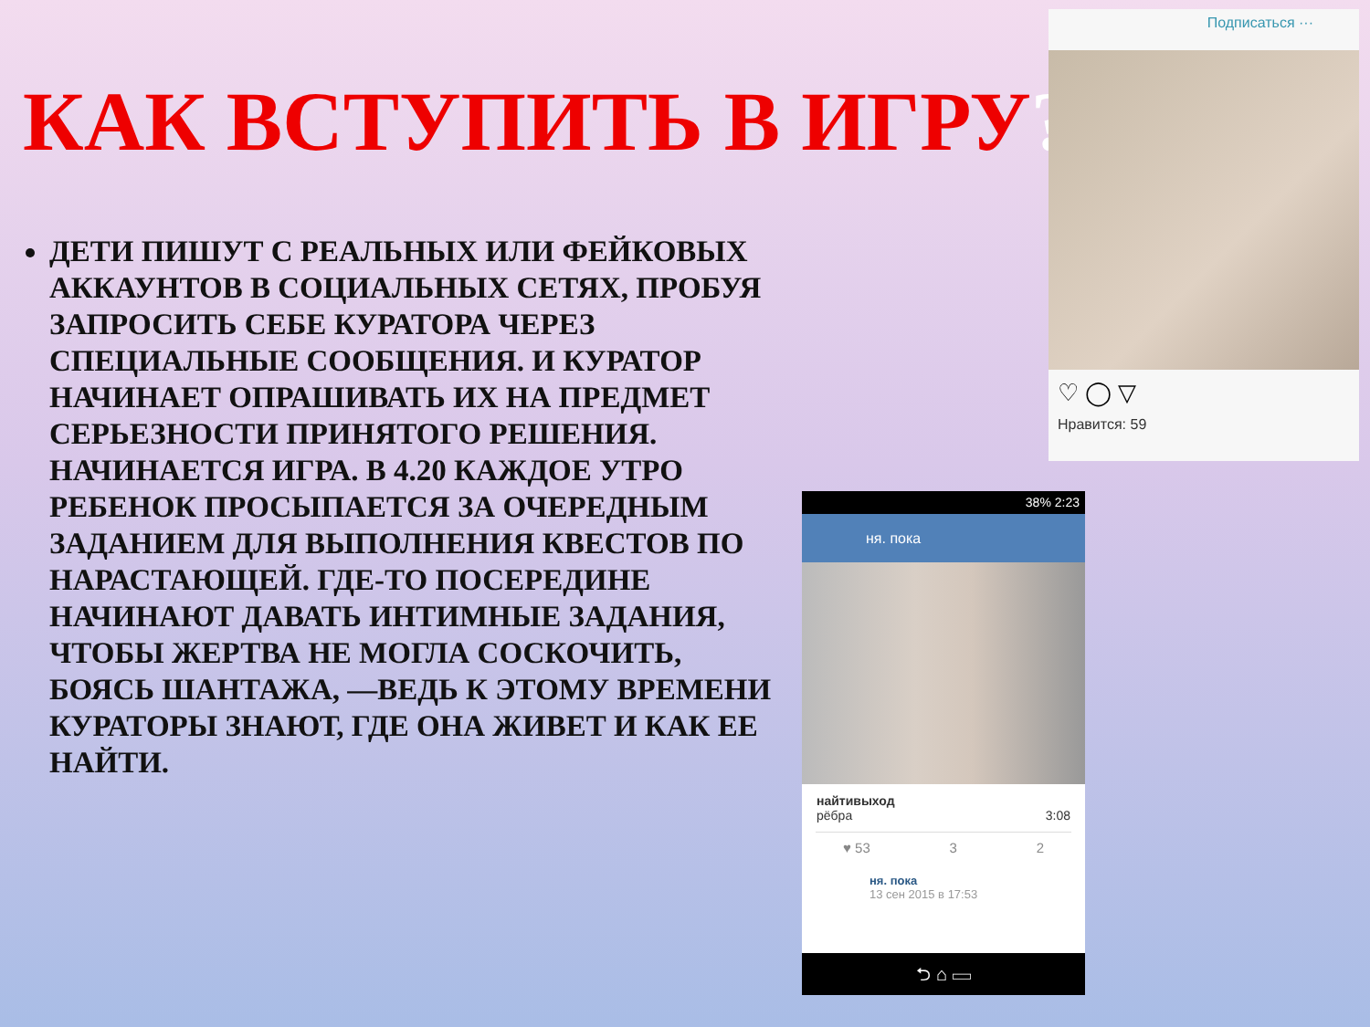КАК ВСТУПИТЬ В ИГРУ?
ДЕТИ ПИШУТ С РЕАЛЬНЫХ ИЛИ ФЕЙКОВЫХ АККАУНТОВ В СОЦИАЛЬНЫХ СЕТЯХ, ПРОБУЯ ЗАПРОСИТЬ СЕБЕ КУРАТОРА ЧЕРЕЗ СПЕЦИАЛЬНЫЕ СООБЩЕНИЯ. И КУРАТОР НАЧИНАЕТ ОПРАШИВАТЬ ИХ НА ПРЕДМЕТ СЕРЬЕЗНОСТИ ПРИНЯТОГО РЕШЕНИЯ. НАЧИНАЕТСЯ ИГРА. В 4.20 КАЖДОЕ УТРО РЕБЕНОК ПРОСЫПАЕТСЯ ЗА ОЧЕРЕДНЫМ ЗАДАНИЕМ ДЛЯ ВЫПОЛНЕНИЯ КВЕСТОВ ПО НАРАСТАЮЩЕЙ. ГДЕ-ТО ПОСЕРЕДИНЕ НАЧИНАЮТ ДАВАТЬ ИНТИМНЫЕ ЗАДАНИЯ, ЧТОБЫ ЖЕРТВА НЕ МОГЛА СОСКОЧИТЬ, БОЯСЬ ШАНТАЖА, —ВЕДЬ К ЭТОМУ ВРЕМЕНИ КУРАТОРЫ ЗНАЮТ, ГДЕ ОНА ЖИВЕТ И КАК ЕЕ НАЙТИ.
Подписаться ···
♡ ◯ ▽
Нравится: 59
38% 2:23
ня. пока
найтивыход
рёбра 3:08
♥ 53 3 2
ня. пока
13 сен 2015 в 17:53
⮌ ⌂ ▭